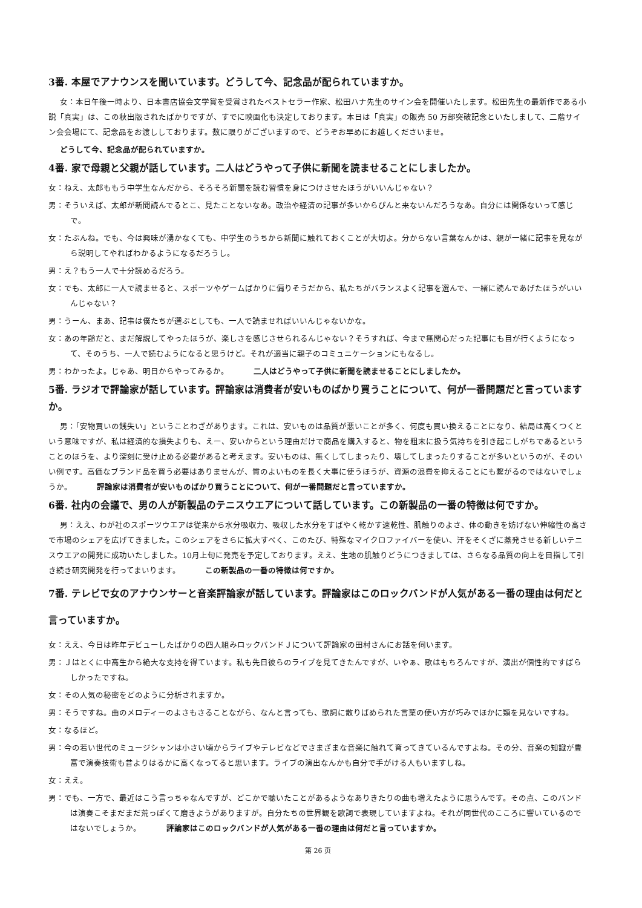3番. 本屋でアナウンスを聞いています。どうして今、記念品が配られていますか。
女：本日午後一時より、日本書店協会文学賞を受賞されたベストセラー作家、松田ハナ先生のサイン会を開催いたします。松田先生の最新作である小説「真実」は、この秋出版されたばかりですが、すでに映画化も決定しております。本日は「真実」の販売 50 万部突破記念といたしまして、二階サイン会会場にて、記念品をお渡ししております。数に限りがございますので、どうぞお早めにお越しくださいませ。
どうして今、記念品が配られていますか。
4番. 家で母親と父親が話しています。二人はどうやって子供に新聞を読ませることにしましたか。
女：ねえ、太郎ももう中学生なんだから、そろそろ新聞を読む習慣を身につけさせたほうがいいんじゃない？
男：そういえば、太郎が新聞読んでるとこ、見たことないなあ。政治や経済の記事が多いからぴんと来ないんだろうなあ。自分には関係ないって感じで。
女：たぶんね。でも、今は興味が湧かなくても、中学生のうちから新聞に触れておくことが大切よ。分からない言葉なんかは、親が一緒に記事を見ながら説明してやればわかるようになるだろうし。
男：え？もう一人で十分読めるだろう。
女：でも、太郎に一人で読ませると、スポーツやゲームばかりに偏りそうだから、私たちがバランスよく記事を選んで、一緒に読んであげたほうがいいんじゃない？
男：うーん、まあ、記事は僕たちが選ぶとしても、一人で読ませればいいんじゃないかな。
女：あの年齢だと、まだ解説してやったほうが、楽しさを感じさせられるんじゃない？そうすれば、今まで無関心だった記事にも目が行くようになって、そのうち、一人で読むようになると思うけど。それが適当に親子のコミュニケーションにもなるし。
男：わかったよ。じゃあ、明日からやってみるか。 二人はどうやって子供に新聞を読ませることにしましたか。
5番. ラジオで評論家が話しています。評論家は消費者が安いものばかり買うことについて、何が一番問題だと言っていますか。
男：「安物買いの銭失い」ということわざがあります。これは、安いものは品質が悪いことが多く、何度も買い換えることになり、結局は高くつくという意味ですが、私は経済的な損失よりも、えー、安いからという理由だけで商品を購入すると、物を粗末に扱う気持ちを引き起こしがちであるということのほうを、より深刻に受け止める必要があると考えます。安いものは、無くしてしまったり、壊してしまったりすることが多いというのが、そのいい例です。高価なブランド品を買う必要はありませんが、質のよいものを長く大事に使うほうが、資源の浪費を抑えることにも繋がるのではないでしょうか。 評論家は消費者が安いものばかり買うことについて、何が一番問題だと言っていますか。
6番. 社内の会議で、男の人が新製品のテニスウエアについて話しています。この新製品の一番の特徴は何ですか。
男：ええ、わが社のスポーツウエアは従来から水分吸収力、吸収した水分をすばやく乾かす速乾性、肌触りのよさ、体の動きを妨げない伸縮性の高さで市場のシェアを広げてきました。このシェアをさらに拡大すべく、このたび、特殊なマイクロファイバーを使い、汗をそくざに蒸発させる新しいテニスウエアの開発に成功いたしました。10月上旬に発売を予定しております。ええ、生地の肌触りどうにつきましては、さらなる品質の向上を目指して引き続き研究開発を行ってまいります。 この新製品の一番の特徴は何ですか。
7番. テレビで女のアナウンサーと音楽評論家が話しています。評論家はこのロックバンドが人気がある一番の理由は何だと言っていますか。
女：ええ、今日は昨年デビューしたばかりの四人組みロックバンドＪについて評論家の田村さんにお話を伺います。
男：Ｊはとくに中高生から絶大な支持を得ています。私も先日彼らのライブを見てきたんですが、いやぁ、歌はもちろんですが、演出が個性的ですばらしかったですね。
女：その人気の秘密をどのように分析されますか。
男：そうですね。曲のメロディーのよさもさることながら、なんと言っても、歌詞に散りばめられた言葉の使い方が巧みでほかに類を見ないですね。
女：なるほど。
男：今の若い世代のミュージシャンは小さい頃からライブやテレビなどでさまざまな音楽に触れて育ってきているんですよね。その分、音楽の知識が豊富で演奏技術も昔よりはるかに高くなってると思います。ライブの演出なんかも自分で手がける人もいますしね。
女：ええ。
男：でも、一方で、最近はこう言っちゃなんですが、どこかで聴いたことがあるようなありきたりの曲も増えたように思うんです。その点、このバンドは演奏こそまだまだ荒っぽくて磨きようがありますが。自分たちの世界観を歌詞で表現していますよね。それが同世代のこころに響いているのではないでしょうか。 評論家はこのロックバンドが人気がある一番の理由は何だと言っていますか。
第 26 页